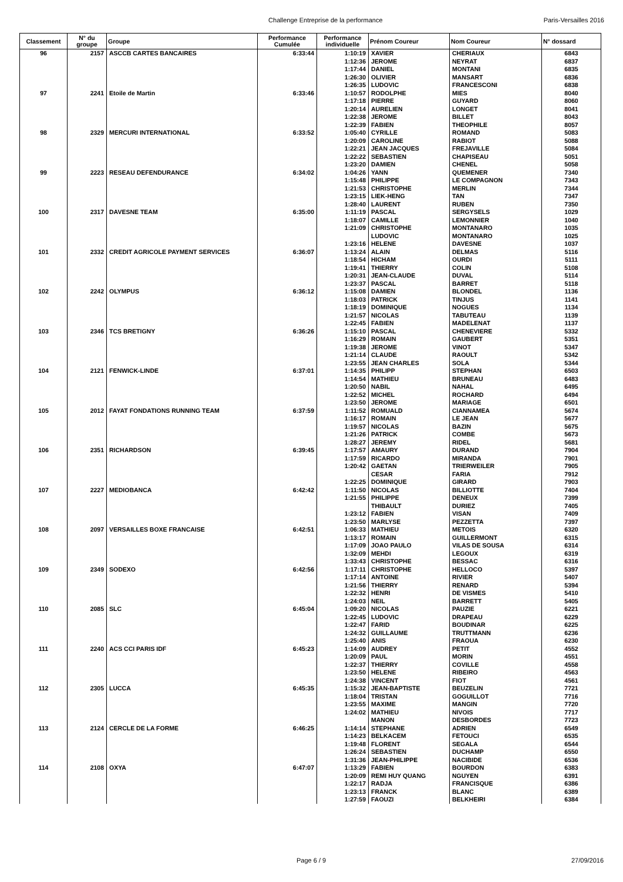Challenge Entreprise de la performance Paris-Versailles 2016
| Classement | N° du groupe | Groupe | Performance Cumulée | Performance individuelle | Prénom Coureur | Nom Coureur | N° dossard |
| --- | --- | --- | --- | --- | --- | --- | --- |
| 96 | 2157 | ASCCB CARTES BANCAIRES | 6:33:44 | 1:10:19 | XAVIER | CHERIAUX | 6843 |
| | | | | 1:12:36 | JEROME | NEYRAT | 6837 |
| | | | | 1:17:44 | DANIEL | MONTANI | 6835 |
| | | | | 1:26:30 | OLIVIER | MANSART | 6836 |
| | | | | 1:26:35 | LUDOVIC | FRANCESCONI | 6838 |
| 97 | 2241 | Etoile de Martin | 6:33:46 | 1:10:57 | RODOLPHE | MIES | 8040 |
| | | | | 1:17:18 | PIERRE | GUYARD | 8060 |
| | | | | 1:20:14 | AURELIEN | LONGET | 8041 |
| | | | | 1:22:38 | JEROME | BILLET | 8043 |
| | | | | 1:22:39 | FABIEN | THEOPHILE | 8057 |
| 98 | 2329 | MERCURI INTERNATIONAL | 6:33:52 | 1:05:40 | CYRILLE | ROMAND | 5083 |
| | | | | 1:20:09 | CAROLINE | RABIOT | 5088 |
| | | | | 1:22:21 | JEAN JACQUES | FREJAVILLE | 5084 |
| | | | | 1:22:22 | SEBASTIEN | CHAPISEAU | 5051 |
| | | | | 1:23:20 | DAMIEN | CHENEL | 5058 |
| 99 | 2223 | RESEAU DEFENDURANCE | 6:34:02 | 1:04:26 | YANN | QUEMENER | 7340 |
| | | | | 1:15:48 | PHILIPPE | LE COMPAGNON | 7343 |
| | | | | 1:21:53 | CHRISTOPHE | MERLIN | 7344 |
| | | | | 1:23:15 | LIEK-HENG | TAN | 7347 |
| | | | | 1:28:40 | LAURENT | RUBEN | 7350 |
| 100 | 2317 | DAVESNE TEAM | 6:35:00 | 1:11:19 | PASCAL | SERGYSELS | 1029 |
| | | | | 1:18:07 | CAMILLE | LEMONNIER | 1040 |
| | | | | 1:21:09 | CHRISTOPHE | MONTANARO | 1035 |
| | | | | | LUDOVIC | MONTANARO | 1025 |
| | | | | 1:23:16 | HELENE | DAVESNE | 1037 |
| 101 | 2332 | CREDIT AGRICOLE PAYMENT SERVICES | 6:36:07 | 1:13:24 | ALAIN | DELMAS | 5116 |
| | | | | 1:18:54 | HICHAM | OURDI | 5111 |
| | | | | 1:19:41 | THIERRY | COLIN | 5108 |
| | | | | 1:20:31 | JEAN-CLAUDE | DUVAL | 5114 |
| | | | | 1:23:37 | PASCAL | BARRET | 5118 |
| 102 | 2242 | OLYMPUS | 6:36:12 | 1:15:08 | DAMIEN | BLONDEL | 1136 |
| | | | | 1:18:03 | PATRICK | TINJUS | 1141 |
| | | | | 1:18:19 | DOMINIQUE | NOGUES | 1134 |
| | | | | 1:21:57 | NICOLAS | TABUTEAU | 1139 |
| | | | | 1:22:45 | FABIEN | MADELENAT | 1137 |
| 103 | 2346 | TCS BRETIGNY | 6:36:26 | 1:15:10 | PASCAL | CHENEVIERE | 5332 |
| | | | | 1:16:29 | ROMAIN | GAUBERT | 5351 |
| | | | | 1:19:38 | JEROME | VINOT | 5347 |
| | | | | 1:21:14 | CLAUDE | RAOULT | 5342 |
| | | | | 1:23:55 | JEAN CHARLES | SOLA | 5344 |
| 104 | 2121 | FENWICK-LINDE | 6:37:01 | 1:14:35 | PHILIPP | STEPHAN | 6503 |
| | | | | 1:14:54 | MATHIEU | BRUNEAU | 6483 |
| | | | | 1:20:50 | NABIL | NAHAL | 6495 |
| | | | | 1:22:52 | MICHEL | ROCHARD | 6494 |
| | | | | 1:23:50 | JEROME | MARIAGE | 6501 |
| 105 | 2012 | FAYAT FONDATIONS RUNNING TEAM | 6:37:59 | 1:11:52 | ROMUALD | CIANNAMEA | 5674 |
| | | | | 1:16:17 | ROMAIN | LE JEAN | 5677 |
| | | | | 1:19:57 | NICOLAS | BAZIN | 5675 |
| | | | | 1:21:26 | PATRICK | COMBE | 5673 |
| | | | | 1:28:27 | JEREMY | RIDEL | 5681 |
| 106 | 2351 | RICHARDSON | 6:39:45 | 1:17:57 | AMAURY | DURAND | 7904 |
| | | | | 1:17:59 | RICARDO | MIRANDA | 7901 |
| | | | | 1:20:42 | GAETAN | TRIERWEILER | 7905 |
| | | | | | CESAR | FARIA | 7912 |
| | | | | 1:22:25 | DOMINIQUE | GIRARD | 7903 |
| 107 | 2227 | MEDIOBANCA | 6:42:42 | 1:11:50 | NICOLAS | BILLIOTTE | 7404 |
| | | | | 1:21:55 | PHILIPPE | DENEUX | 7399 |
| | | | | | THIBAULT | DURIEZ | 7405 |
| | | | | 1:23:12 | FABIEN | VISAN | 7409 |
| | | | | 1:23:50 | MARLYSE | PEZZETTA | 7397 |
| 108 | 2097 | VERSAILLES BOXE FRANCAISE | 6:42:51 | 1:06:33 | MATHIEU | METOIS | 6320 |
| | | | | 1:13:17 | ROMAIN | GUILLERMONT | 6315 |
| | | | | 1:17:09 | JOAO PAULO | VILAS DE SOUSA | 6314 |
| | | | | 1:32:09 | MEHDI | LEGOUX | 6319 |
| | | | | 1:33:43 | CHRISTOPHE | BESSAC | 6316 |
| 109 | 2349 | SODEXO | 6:42:56 | 1:17:11 | CHRISTOPHE | HELLOCO | 5397 |
| | | | | 1:17:14 | ANTOINE | RIVIER | 5407 |
| | | | | 1:21:56 | THIERRY | RENARD | 5394 |
| | | | | 1:22:32 | HENRI | DE VISMES | 5410 |
| | | | | 1:24:03 | NEIL | BARRETT | 5405 |
| 110 | 2085 | SLC | 6:45:04 | 1:09:20 | NICOLAS | PAUZIE | 6221 |
| | | | | 1:22:45 | LUDOVIC | DRAPEAU | 6229 |
| | | | | 1:22:47 | FARID | BOUDINAR | 6225 |
| | | | | 1:24:32 | GUILLAUME | TRUTTMANN | 6236 |
| | | | | 1:25:40 | ANIS | FRAOUA | 6230 |
| 111 | 2240 | ACS CCI PARIS IDF | 6:45:23 | 1:14:09 | AUDREY | PETIT | 4552 |
| | | | | 1:20:09 | PAUL | MORIN | 4551 |
| | | | | 1:22:37 | THIERRY | COVILLE | 4558 |
| | | | | 1:23:50 | HELENE | RIBEIRO | 4563 |
| | | | | 1:24:38 | VINCENT | FIOT | 4561 |
| 112 | 2305 | LUCCA | 6:45:35 | 1:15:32 | JEAN-BAPTISTE | BEUZELIN | 7721 |
| | | | | 1:18:04 | TRISTAN | GOGUILLOT | 7716 |
| | | | | 1:23:55 | MAXIME | MANGIN | 7720 |
| | | | | 1:24:02 | MATHIEU | NIVOIS | 7717 |
| | | | | | MANON | DESBORDES | 7723 |
| 113 | 2124 | CERCLE DE LA FORME | 6:46:25 | 1:14:14 | STEPHANE | ADRIEN | 6549 |
| | | | | 1:14:23 | BELKACEM | FETOUCI | 6535 |
| | | | | 1:19:48 | FLORENT | SEGALA | 6544 |
| | | | | 1:26:24 | SEBASTIEN | DUCHAMP | 6550 |
| | | | | 1:31:36 | JEAN-PHILIPPE | NACIBIDE | 6536 |
| 114 | 2108 | OXYA | 6:47:07 | 1:13:29 | FABIEN | BOURDON | 6383 |
| | | | | 1:20:09 | REMI HUY QUANG | NGUYEN | 6391 |
| | | | | 1:22:17 | RADJA | FRANCISQUE | 6386 |
| | | | | 1:23:13 | FRANCK | BLANC | 6389 |
| | | | | 1:27:59 | FAOUZI | BELKHEIRI | 6384 |
Page 6 / 9 27/09/2016